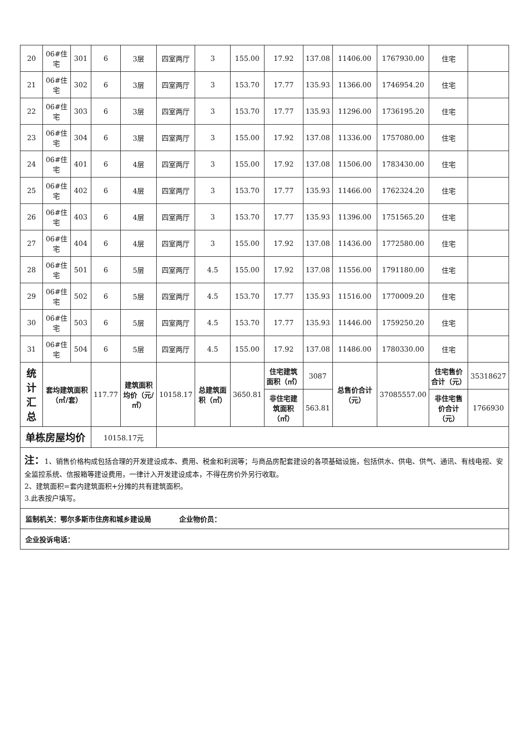| 20 | 06#住宅 | 301 | 6 | 3层 | 四室两厅 | 3 | 155.00 | 17.92 | 137.08 | 11406.00 | 1767930.00 | 住宅 | |
| 21 | 06#住宅 | 302 | 6 | 3层 | 四室两厅 | 3 | 153.70 | 17.77 | 135.93 | 11366.00 | 1746954.20 | 住宅 | |
| 22 | 06#住宅 | 303 | 6 | 3层 | 四室两厅 | 3 | 153.70 | 17.77 | 135.93 | 11296.00 | 1736195.20 | 住宅 | |
| 23 | 06#住宅 | 304 | 6 | 3层 | 四室两厅 | 3 | 155.00 | 17.92 | 137.08 | 11336.00 | 1757080.00 | 住宅 | |
| 24 | 06#住宅 | 401 | 6 | 4层 | 四室两厅 | 3 | 155.00 | 17.92 | 137.08 | 11506.00 | 1783430.00 | 住宅 | |
| 25 | 06#住宅 | 402 | 6 | 4层 | 四室两厅 | 3 | 153.70 | 17.77 | 135.93 | 11466.00 | 1762324.20 | 住宅 | |
| 26 | 06#住宅 | 403 | 6 | 4层 | 四室两厅 | 3 | 153.70 | 17.77 | 135.93 | 11396.00 | 1751565.20 | 住宅 | |
| 27 | 06#住宅 | 404 | 6 | 4层 | 四室两厅 | 3 | 155.00 | 17.92 | 137.08 | 11436.00 | 1772580.00 | 住宅 | |
| 28 | 06#住宅 | 501 | 6 | 5层 | 四室两厅 | 4.5 | 155.00 | 17.92 | 137.08 | 11556.00 | 1791180.00 | 住宅 | |
| 29 | 06#住宅 | 502 | 6 | 5层 | 四室两厅 | 4.5 | 153.70 | 17.77 | 135.93 | 11516.00 | 1770009.20 | 住宅 | |
| 30 | 06#住宅 | 503 | 6 | 5层 | 四室两厅 | 4.5 | 153.70 | 17.77 | 135.93 | 11446.00 | 1759250.20 | 住宅 | |
| 31 | 06#住宅 | 504 | 6 | 5层 | 四室两厅 | 4.5 | 155.00 | 17.92 | 137.08 | 11486.00 | 1780330.00 | 住宅 | |
| 统计汇总 | 套均建筑面积（㎡/套） | | 117.77 | 建筑面积均价（元/㎡） | 10158.17 | 总建筑面积（㎡） | 3650.81 | 住宅建筑面积（㎡） | 3087 | 总售价合计（元） | 37085557.00 | 住宅售价合计（元） | 35318627 |
| | | | | | | | | 非住宅建筑面积（㎡） | 563.81 | | | 非住宅售价合计（元） | 1766930 |
| 单栋房屋均价 | | | 10158.17元 | | | | | | | | | | |
| 注： 1、销售价格构成包括合理的开发建设成本、费用、税金和利润等；与商品房配套建设的各项基础设施，包括供水、供电、供气、通讯、有线电视、安全监控系统、信报箱等建设费用，一律计入开发建设成本，不得在房价外另行收取。 2、建筑面积=套内建筑面积+分摊的共有建筑面积。 3.此表按户填写。 | | | | | | | | | | | | | |
| 监制机关：鄂尔多斯市住房和城乡建设局 企业物价员： | | | | | | | | | | | | | |
| 企业投诉电话： | | | | | | | | | | | | | |